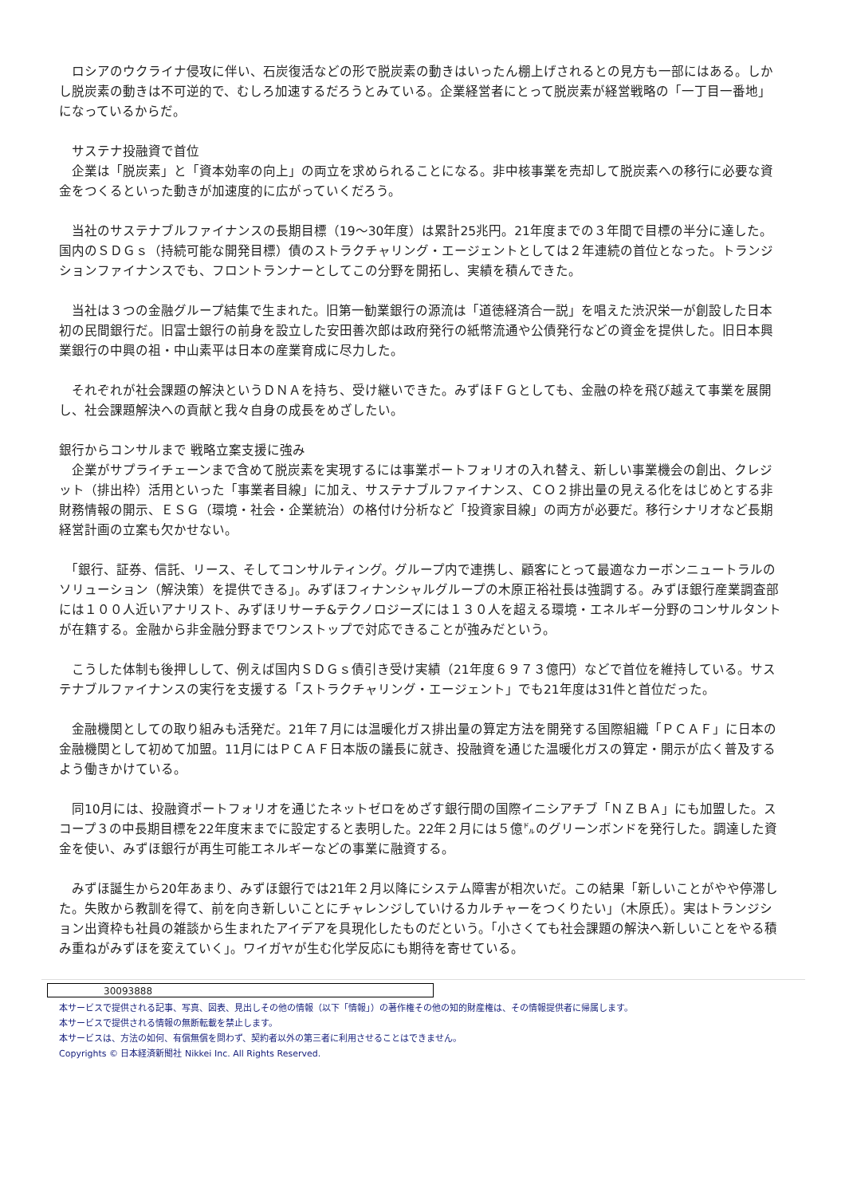ロシアのウクライナ侵攻に伴い、石炭復活などの形で脱炭素の動きはいったん棚上げされるとの見方も一部にはある。しかし脱炭素の動きは不可逆的で、むしろ加速するだろうとみている。企業経営者にとって脱炭素が経営戦略の「一丁目一番地」になっているからだ。
　サステナ投融資で首位
　企業は「脱炭素」と「資本効率の向上」の両立を求められることになる。非中核事業を売却して脱炭素への移行に必要な資金をつくるといった動きが加速度的に広がっていくだろう。
　当社のサステナブルファイナンスの長期目標（19～30年度）は累計25兆円。21年度までの３年間で目標の半分に達した。国内のＳＤＧｓ（持続可能な開発目標）債のストラクチャリング・エージェントとしては２年連続の首位となった。トランジションファイナンスでも、フロントランナーとしてこの分野を開拓し、実績を積んできた。
　当社は３つの金融グループ結集で生まれた。旧第一勧業銀行の源流は「道徳経済合一説」を唱えた渋沢栄一が創設した日本初の民間銀行だ。旧富士銀行の前身を設立した安田善次郎は政府発行の紙幣流通や公債発行などの資金を提供した。旧日本興業銀行の中興の祖・中山素平は日本の産業育成に尽力した。
　それぞれが社会課題の解決というＤＮＡを持ち、受け継いできた。みずほＦＧとしても、金融の枠を飛び越えて事業を展開し、社会課題解決への貢献と我々自身の成長をめざしたい。
銀行からコンサルまで 戦略立案支援に強み
　企業がサプライチェーンまで含めて脱炭素を実現するには事業ポートフォリオの入れ替え、新しい事業機会の創出、クレジット（排出枠）活用といった「事業者目線」に加え、サステナブルファイナンス、ＣＯ２排出量の見える化をはじめとする非財務情報の開示、ＥＳＧ（環境・社会・企業統治）の格付け分析など「投資家目線」の両方が必要だ。移行シナリオなど長期経営計画の立案も欠かせない。
　「銀行、証券、信託、リース、そしてコンサルティング。グループ内で連携し、顧客にとって最適なカーボンニュートラルのソリューション（解決策）を提供できる」。みずほフィナンシャルグループの木原正裕社長は強調する。みずほ銀行産業調査部には１００人近いアナリスト、みずほリサーチ&テクノロジーズには１３０人を超える環境・エネルギー分野のコンサルタントが在籍する。金融から非金融分野までワンストップで対応できることが強みだという。
　こうした体制も後押しして、例えば国内ＳＤＧｓ債引き受け実績（21年度６９７３億円）などで首位を維持している。サステナブルファイナンスの実行を支援する「ストラクチャリング・エージェント」でも21年度は31件と首位だった。
　金融機関としての取り組みも活発だ。21年７月には温暖化ガス排出量の算定方法を開発する国際組織「ＰＣＡＦ」に日本の金融機関として初めて加盟。11月にはＰＣＡＦ日本版の議長に就き、投融資を通じた温暖化ガスの算定・開示が広く普及するよう働きかけている。
　同10月には、投融資ポートフォリオを通じたネットゼロをめざす銀行間の国際イニシアチブ「ＮＺＢＡ」にも加盟した。スコープ３の中長期目標を22年度末までに設定すると表明した。22年２月には５億㌦のグリーンボンドを発行した。調達した資金を使い、みずほ銀行が再生可能エネルギーなどの事業に融資する。
　みずほ誕生から20年あまり、みずほ銀行では21年２月以降にシステム障害が相次いだ。この結果「新しいことがやや停滞した。失敗から教訓を得て、前を向き新しいことにチャレンジしていけるカルチャーをつくりたい」（木原氏）。実はトランジション出資枠も社員の雑談から生まれたアイデアを具現化したものだという。「小さくても社会課題の解決へ新しいことをやる積み重ねがみずほを変えていく」。ワイガヤが生む化学反応にも期待を寄せている。
30093888
本サービスで提供される記事、写真、図表、見出しその他の情報（以下「情報」）の著作権その他の知的財産権は、その情報提供者に帰属します。
本サービスで提供される情報の無断転載を禁止します。
本サービスは、方法の如何、有償無償を問わず、契約者以外の第三者に利用させることはできません。
Copyrights © 日本経済新聞社 Nikkei Inc. All Rights Reserved.